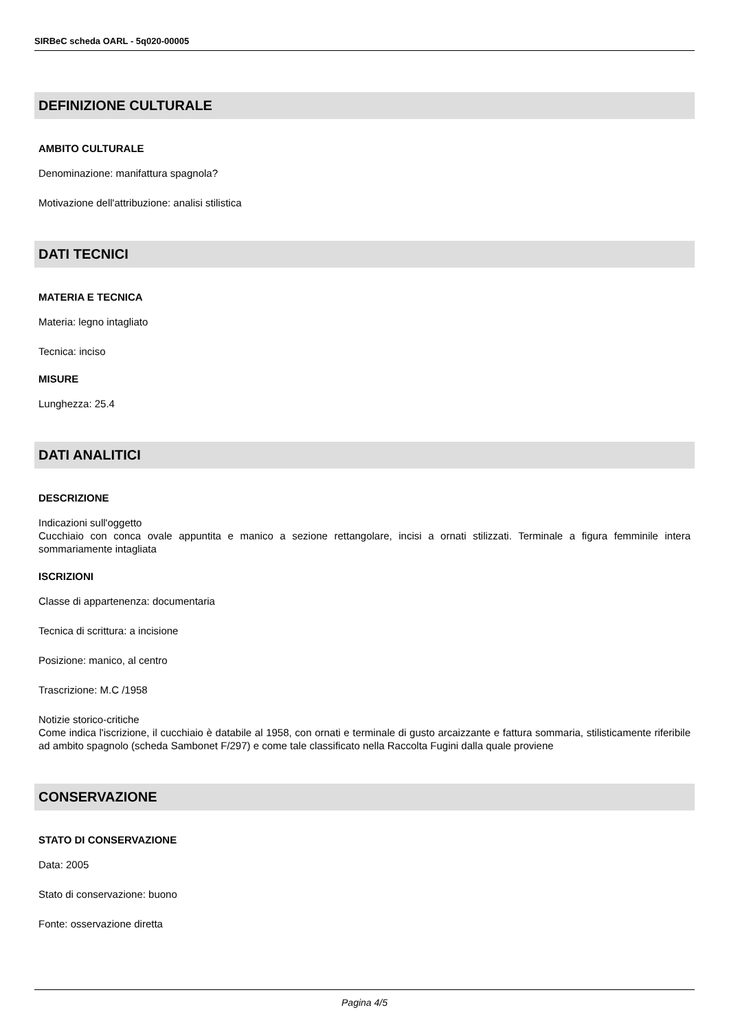SIRBeC scheda OARL - 5q020-00005
DEFINIZIONE CULTURALE
AMBITO CULTURALE
Denominazione: manifattura spagnola?
Motivazione dell'attribuzione: analisi stilistica
DATI TECNICI
MATERIA E TECNICA
Materia: legno intagliato
Tecnica: inciso
MISURE
Lunghezza: 25.4
DATI ANALITICI
DESCRIZIONE
Indicazioni sull'oggetto
Cucchiaio con conca ovale appuntita e manico a sezione rettangolare, incisi a ornati stilizzati. Terminale a figura femminile intera sommariamente intagliata
ISCRIZIONI
Classe di appartenenza: documentaria
Tecnica di scrittura: a incisione
Posizione: manico, al centro
Trascrizione: M.C /1958
Notizie storico-critiche
Come indica l'iscrizione, il cucchiaio è databile al 1958, con ornati e terminale di gusto arcaizzante e fattura sommaria, stilisticamente riferibile ad ambito spagnolo (scheda Sambonet F/297) e come tale classificato nella Raccolta Fugini dalla quale proviene
CONSERVAZIONE
STATO DI CONSERVAZIONE
Data: 2005
Stato di conservazione: buono
Fonte: osservazione diretta
Pagina 4/5